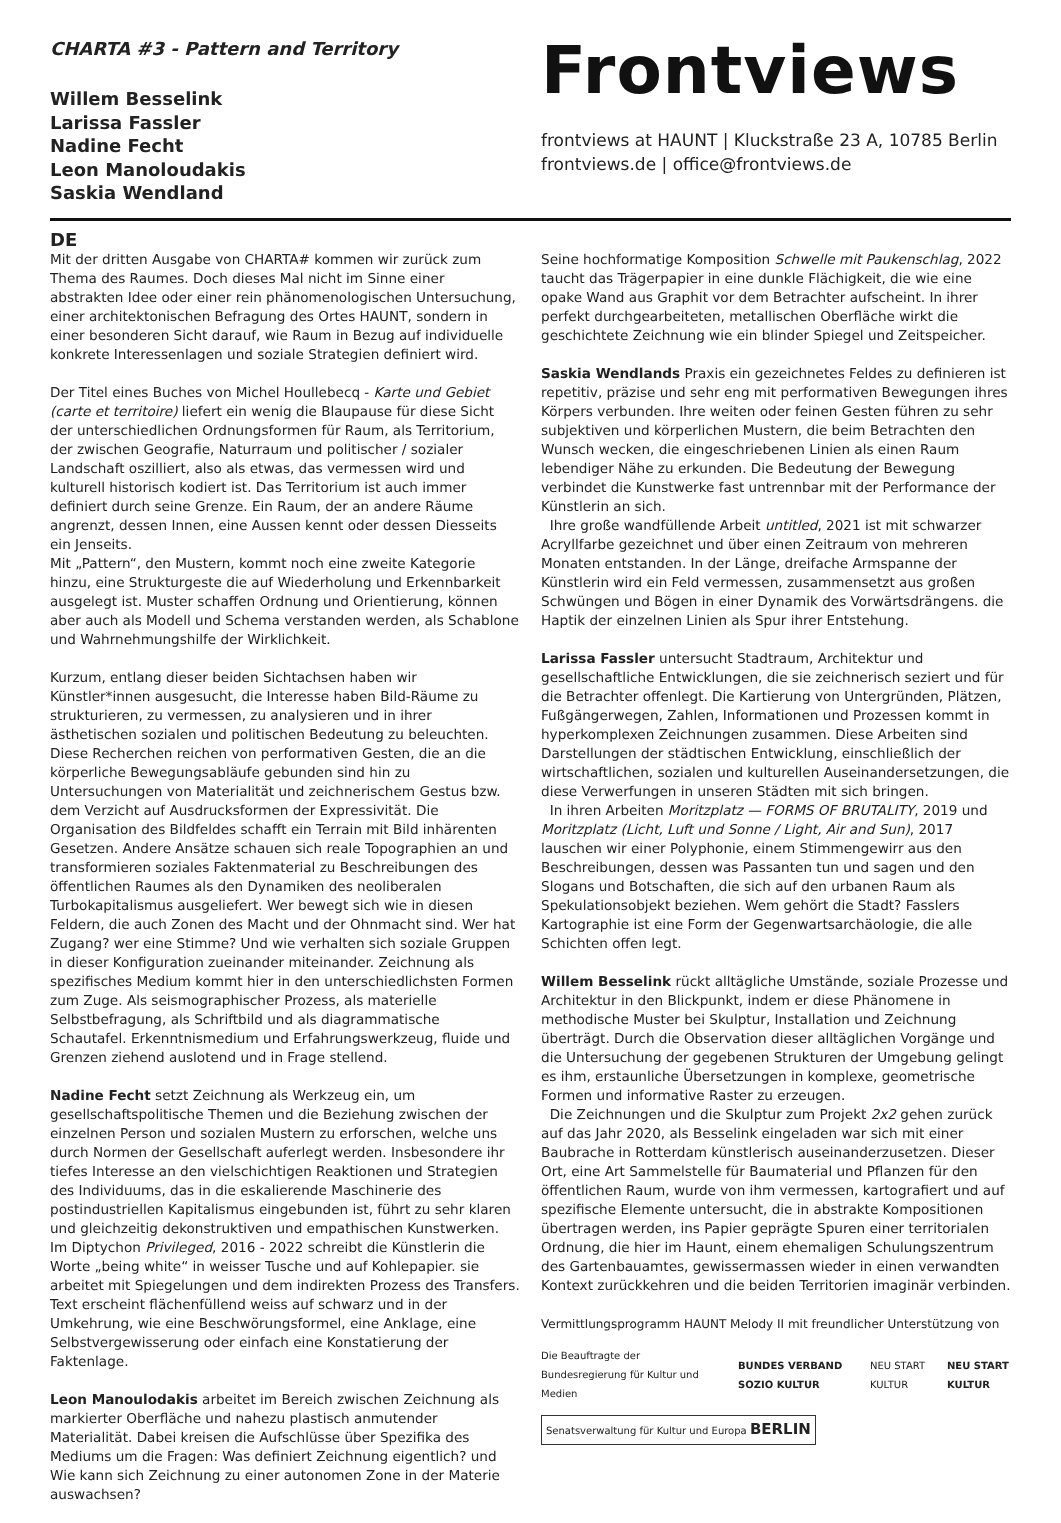CHARTA #3 - Pattern and Territory
Willem Besselink
Larissa Fassler
Nadine Fecht
Leon Manoloudakis
Saskia Wendland
Frontviews
frontviews at HAUNT | Kluckstraße 23 A, 10785 Berlin
frontviews.de | office@frontviews.de
DE
Mit der dritten Ausgabe von CHARTA# kommen wir zurück zum Thema des Raumes. Doch dieses Mal nicht im Sinne einer abstrakten Idee oder einer rein phänomenologischen Untersuchung, einer architektonischen Befragung des Ortes HAUNT, sondern in einer besonderen Sicht darauf, wie Raum in Bezug auf individuelle konkrete Interessenlagen und soziale Strategien definiert wird.
Der Titel eines Buches von Michel Houllebecq - Karte und Gebiet (carte et territoire) liefert ein wenig die Blaupause für diese Sicht der unterschiedlichen Ordnungsformen für Raum, als Territorium, der zwischen Geografie, Naturraum und politischer / sozialer Landschaft oszilliert, also als etwas, das vermessen wird und kulturell historisch kodiert ist. Das Territorium ist auch immer definiert durch seine Grenze. Ein Raum, der an andere Räume angrenzt, dessen Innen, eine Aussen kennt oder dessen Diesseits ein Jenseits.
Mit „Pattern“, den Mustern, kommt noch eine zweite Kategorie hinzu, eine Strukturgeste die auf Wiederholung und Erkennbarkeit ausgelegt ist. Muster schaffen Ordnung und Orientierung, können aber auch als Modell und Schema verstanden werden, als Schablone und Wahrnehmungshilfe der Wirklichkeit.
Kurzum, entlang dieser beiden Sichtachsen haben wir Künstler*innen ausgesucht, die Interesse haben Bild-Räume zu strukturieren, zu vermessen, zu analysieren und in ihrer ästhetischen sozialen und politischen Bedeutung zu beleuchten. Diese Recherchen reichen von performativen Gesten, die an die körperliche Bewegungsabläufe gebunden sind hin zu Untersuchungen von Materialität und zeichnerischem Gestus bzw. dem Verzicht auf Ausdrucksformen der Expressivität. Die Organisation des Bildfeldes schafft ein Terrain mit Bild inhärenten Gesetzen. Andere Ansätze schauen sich reale Topographien an und transformieren soziales Faktenmaterial zu Beschreibungen des öffentlichen Raumes als den Dynamiken des neoliberalen Turbokapitalismus ausgeliefert. Wer bewegt sich wie in diesen Feldern, die auch Zonen des Macht und der Ohnmacht sind. Wer hat Zugang? wer eine Stimme? Und wie verhalten sich soziale Gruppen in dieser Konfiguration zueinander miteinander. Zeichnung als spezifisches Medium kommt hier in den unterschiedlichsten Formen zum Zuge. Als seismographischer Prozess, als materielle Selbstbefragung, als Schriftbild und als diagrammatische Schautafel. Erkenntnismedium und Erfahrungswerkzeug, fluide und Grenzen ziehend auslotend und in Frage stellend.
Nadine Fecht setzt Zeichnung als Werkzeug ein, um gesellschaftspolitische Themen und die Beziehung zwischen der einzelnen Person und sozialen Mustern zu erforschen, welche uns durch Normen der Gesellschaft auferlegt werden. Insbesondere ihr tiefes Interesse an den vielschichtigen Reaktionen und Strategien des Individuums, das in die eskalierende Maschinerie des postindustriellen Kapitalismus eingebunden ist, führt zu sehr klaren und gleichzeitig dekonstruktiven und empathischen Kunstwerken.
Im Diptychon Privileged, 2016 - 2022 schreibt die Künstlerin die Worte „being white“ in weisser Tusche und auf Kohlepapier. sie arbeitet mit Spiegelungen und dem indirekten Prozess des Transfers. Text erscheint flächenfüllend weiss auf schwarz und in der Umkehrung, wie eine Beschwörungsformel, eine Anklage, eine Selbstvergewisserung oder einfach eine Konstatierung der Faktenlage.
Leon Manoulodakis arbeitet im Bereich zwischen Zeichnung als markierter Oberfläche und nahezu plastisch anmutender Materialität. Dabei kreisen die Aufschlüsse über Spezifika des Mediums um die Fragen: Was definiert Zeichnung eigentlich? und Wie kann sich Zeichnung zu einer autonomen Zone in der Materie auswachsen?
Seine hochformatige Komposition Schwelle mit Paukenschlag, 2022 taucht das Trägerpapier in eine dunkle Flächigkeit, die wie eine opake Wand aus Graphit vor dem Betrachter aufscheint. In ihrer perfekt durchgearbeiteten, metallischen Oberfläche wirkt die geschichtete Zeichnung wie ein blinder Spiegel und Zeitspeicher.
Saskia Wendlands Praxis ein gezeichnetes Feldes zu definieren ist repetitiv, präzise und sehr eng mit performativen Bewegungen ihres Körpers verbunden. Ihre weiten oder feinen Gesten führen zu sehr subjektiven und körperlichen Mustern, die beim Betrachten den Wunsch wecken, die eingeschriebenen Linien als einen Raum lebendiger Nähe zu erkunden. Die Bedeutung der Bewegung verbindet die Kunstwerke fast untrennbar mit der Performance der Künstlerin an sich.
Ihre große wandfüllende Arbeit untitled, 2021 ist mit schwarzer Acryllfarbe gezeichnet und über einen Zeitraum von mehreren Monaten entstanden. In der Länge, dreifache Armspanne der Künstlerin wird ein Feld vermessen, zusammensetzt aus großen Schwüngen und Bögen in einer Dynamik des Vorwärtsdrängens. die Haptik der einzelnen Linien als Spur ihrer Entstehung.
Larissa Fassler untersucht Stadtraum, Architektur und gesellschaftliche Entwicklungen, die sie zeichnerisch seziert und für die Betrachter offenlegt. Die Kartierung von Untergründen, Plätzen, Fußgängerwegen, Zahlen, Informationen und Prozessen kommt in hyperkomplexen Zeichnungen zusammen. Diese Arbeiten sind Darstellungen der städtischen Entwicklung, einschließlich der wirtschaftlichen, sozialen und kulturellen Auseinandersetzungen, die diese Verwerfungen in unseren Städten mit sich bringen.
In ihren Arbeiten Moritzplatz — FORMS OF BRUTALITY, 2019 und Moritzplatz (Licht, Luft und Sonne / Light, Air and Sun), 2017 lauschen wir einer Polyphonie, einem Stimmengewirr aus den Beschreibungen, dessen was Passanten tun und sagen und den Slogans und Botschaften, die sich auf den urbanen Raum als Spekulationsobjekt beziehen. Wem gehört die Stadt? Fasslers Kartographie ist eine Form der Gegenwartsarchäologie, die alle Schichten offen legt.
Willem Besselink rückt alltägliche Umstände, soziale Prozesse und Architektur in den Blickpunkt, indem er diese Phänomene in methodische Muster bei Skulptur, Installation und Zeichnung überträgt. Durch die Observation dieser alltäglichen Vorgänge und die Untersuchung der gegebenen Strukturen der Umgebung gelingt es ihm, erstaunliche Übersetzungen in komplexe, geometrische Formen und informative Raster zu erzeugen.
Die Zeichnungen und die Skulptur zum Projekt 2x2 gehen zurück auf das Jahr 2020, als Besselink eingeladen war sich mit einer Baubrache in Rotterdam künstlerisch auseinanderzusetzen. Dieser Ort, eine Art Sammelstelle für Baumaterial und Pflanzen für den öffentlichen Raum, wurde von ihm vermessen, kartografiert und auf spezifische Elemente untersucht, die in abstrakte Kompositionen übertragen werden, ins Papier geprägte Spuren einer territorialen Ordnung, die hier im Haunt, einem ehemaligen Schulungszentrum des Gartenbauamtes, gewissermassen wieder in einen verwandten Kontext zurückkehren und die beiden Territorien imaginär verbinden.
Vermittlungsprogramm HAUNT Melody II mit freundlicher Unterstützung von
Die Beauftragte der Bundesregierung für Kultur und Medien BUNDES VERBAND SOZIO KULTUR NEU START KULTUR NEU START KULTUR
Senatsverwaltung für Kultur und Europa BERLIN